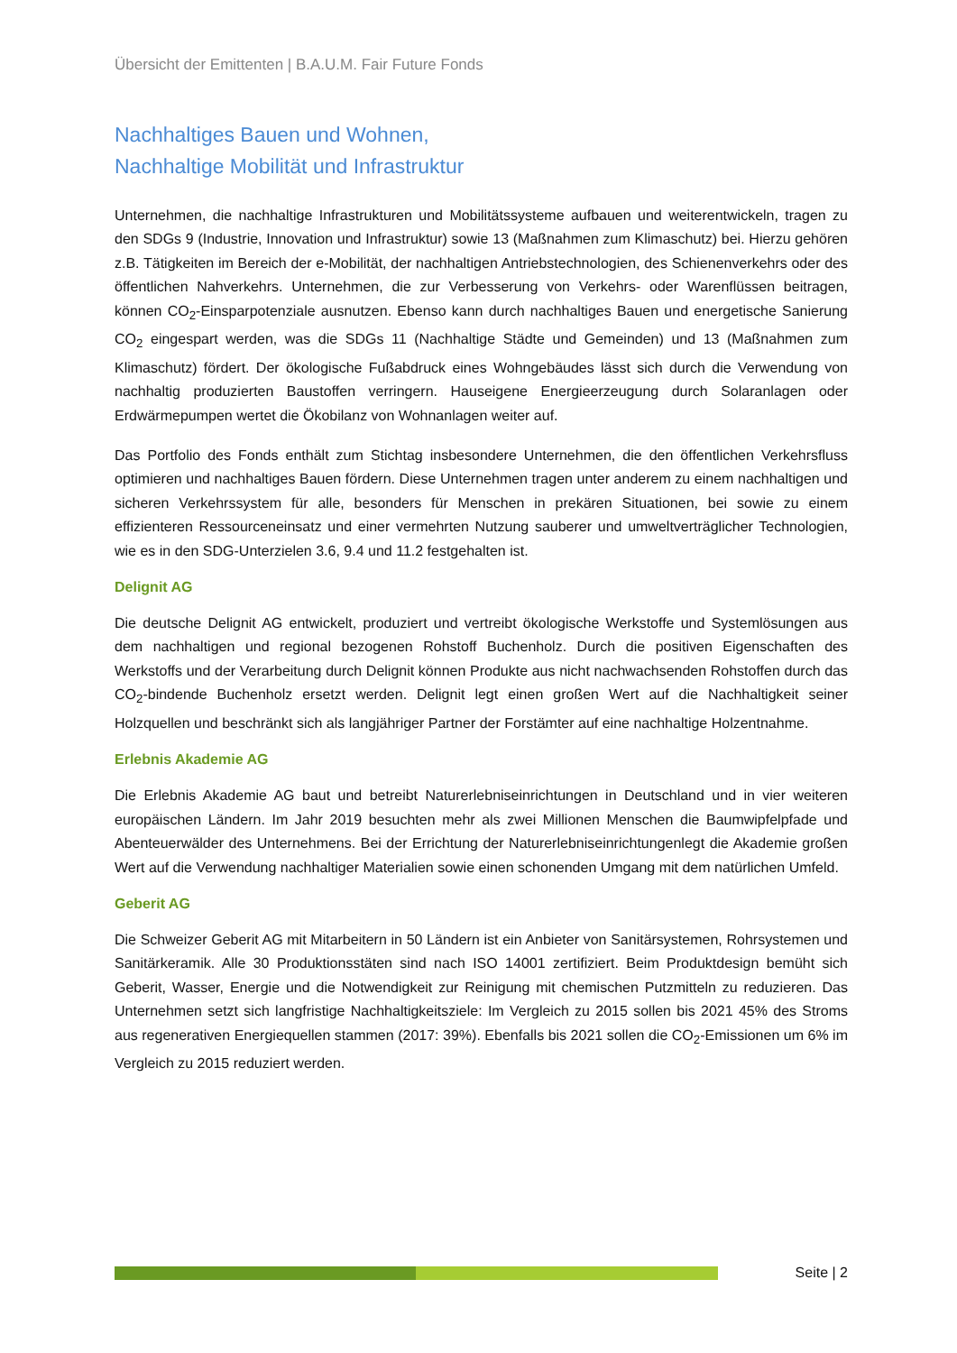Übersicht der Emittenten | B.A.U.M. Fair Future Fonds
Nachhaltiges Bauen und Wohnen,
Nachhaltige Mobilität und Infrastruktur
Unternehmen, die nachhaltige Infrastrukturen und Mobilitätssysteme aufbauen und weiterentwickeln, tragen zu den SDGs 9 (Industrie, Innovation und Infrastruktur) sowie 13 (Maßnahmen zum Klimaschutz) bei. Hierzu gehören z.B. Tätigkeiten im Bereich der e-Mobilität, der nachhaltigen Antriebstechnologien, des Schienenverkehrs oder des öffentlichen Nahverkehrs. Unternehmen, die zur Verbesserung von Verkehrs- oder Warenflüssen beitragen, können CO<sub>2</sub>-Einsparpotenziale ausnutzen. Ebenso kann durch nachhaltiges Bauen und energetische Sanierung CO<sub>2</sub> eingespart werden, was die SDGs 11 (Nachhaltige Städte und Gemeinden) und 13 (Maßnahmen zum Klimaschutz) fördert. Der ökologische Fußabdruck eines Wohngebäudes lässt sich durch die Verwendung von nachhaltig produzierten Baustoffen verringern. Hauseigene Energieerzeugung durch Solaranlagen oder Erdwärmepumpen wertet die Ökobilanz von Wohnanlagen weiter auf.
Das Portfolio des Fonds enthält zum Stichtag insbesondere Unternehmen, die den öffentlichen Verkehrsfluss optimieren und nachhaltiges Bauen fördern. Diese Unternehmen tragen unter anderem zu einem nachhaltigen und sicheren Verkehrssystem für alle, besonders für Menschen in prekären Situationen, bei sowie zu einem effizienteren Ressourceneinsatz und einer vermehrten Nutzung sauberer und umweltverträglicher Technologien, wie es in den SDG-Unterzielen 3.6, 9.4 und 11.2 festgehalten ist.
Delignit AG
Die deutsche Delignit AG entwickelt, produziert und vertreibt ökologische Werkstoffe und Systemlösungen aus dem nachhaltigen und regional bezogenen Rohstoff Buchenholz. Durch die positiven Eigenschaften des Werkstoffs und der Verarbeitung durch Delignit können Produkte aus nicht nachwachsenden Rohstoffen durch das CO<sub>2</sub>-bindende Buchenholz ersetzt werden. Delignit legt einen großen Wert auf die Nachhaltigkeit seiner Holzquellen und beschränkt sich als langjähriger Partner der Forstämter auf eine nachhaltige Holzentnahme.
Erlebnis Akademie AG
Die Erlebnis Akademie AG baut und betreibt Naturerlebniseinrichtungen in Deutschland und in vier weiteren europäischen Ländern. Im Jahr 2019 besuchten mehr als zwei Millionen Menschen die Baumwipfelpfade und Abenteuerwälder des Unternehmens. Bei der Errichtung der Naturerlebniseinrichtungenlegt die Akademie großen Wert auf die Verwendung nachhaltiger Materialien sowie einen schonenden Umgang mit dem natürlichen Umfeld.
Geberit AG
Die Schweizer Geberit AG mit Mitarbeitern in 50 Ländern ist ein Anbieter von Sanitärsystemen, Rohrsystemen und Sanitärkeramik. Alle 30 Produktionsstäten sind nach ISO 14001 zertifiziert. Beim Produktdesign bemüht sich Geberit, Wasser, Energie und die Notwendigkeit zur Reinigung mit chemischen Putzmitteln zu reduzieren. Das Unternehmen setzt sich langfristige Nachhaltigkeitsziele: Im Vergleich zu 2015 sollen bis 2021 45% des Stroms aus regenerativen Energiequellen stammen (2017: 39%). Ebenfalls bis 2021 sollen die CO<sub>2</sub>-Emissionen um 6% im Vergleich zu 2015 reduziert werden.
Seite | 2